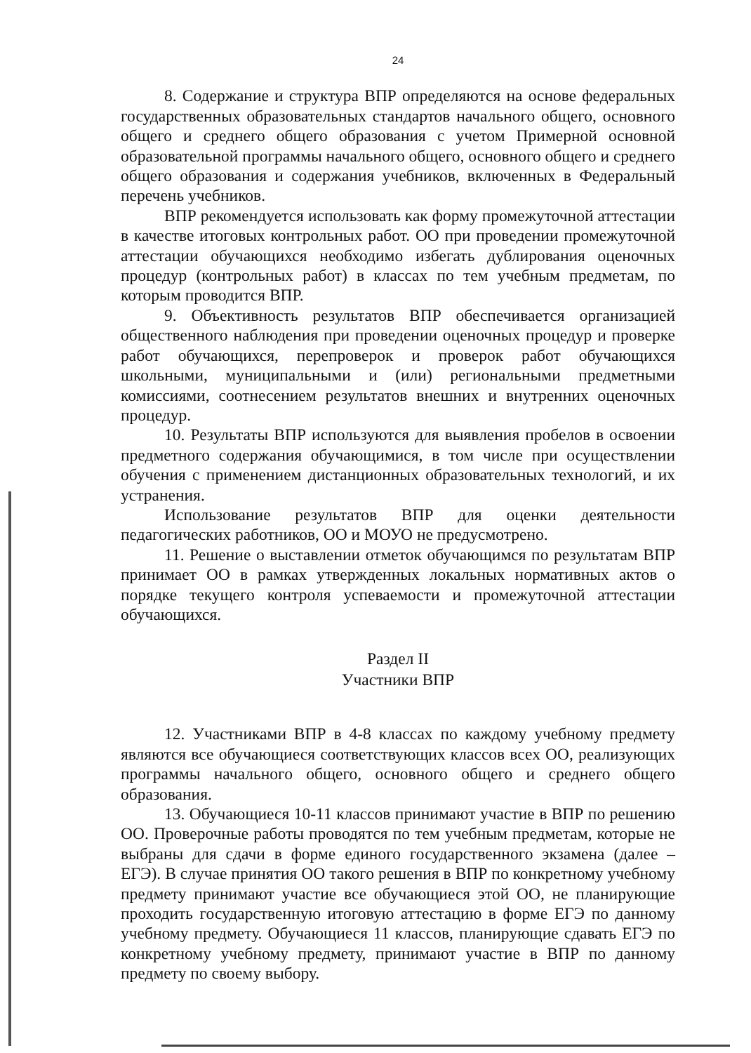24
8. Содержание и структура ВПР определяются на основе федеральных государственных образовательных стандартов начального общего, основного общего и среднего общего образования с учетом Примерной основной образовательной программы начального общего, основного общего и среднего общего образования и содержания учебников, включенных в Федеральный перечень учебников.
ВПР рекомендуется использовать как форму промежуточной аттестации в качестве итоговых контрольных работ. ОО при проведении промежуточной аттестации обучающихся необходимо избегать дублирования оценочных процедур (контрольных работ) в классах по тем учебным предметам, по которым проводится ВПР.
9. Объективность результатов ВПР обеспечивается организацией общественного наблюдения при проведении оценочных процедур и проверке работ обучающихся, перепроверок и проверок работ обучающихся школьными, муниципальными и (или) региональными предметными комиссиями, соотнесением результатов внешних и внутренних оценочных процедур.
10. Результаты ВПР используются для выявления пробелов в освоении предметного содержания обучающимися, в том числе при осуществлении обучения с применением дистанционных образовательных технологий, и их устранения.
Использование результатов ВПР для оценки деятельности педагогических работников, ОО и МОУО не предусмотрено.
11. Решение о выставлении отметок обучающимся по результатам ВПР принимает ОО в рамках утвержденных локальных нормативных актов о порядке текущего контроля успеваемости и промежуточной аттестации обучающихся.
Раздел II
Участники ВПР
12. Участниками ВПР в 4-8 классах по каждому учебному предмету являются все обучающиеся соответствующих классов всех ОО, реализующих программы начального общего, основного общего и среднего общего образования.
13. Обучающиеся 10-11 классов принимают участие в ВПР по решению ОО. Проверочные работы проводятся по тем учебным предметам, которые не выбраны для сдачи в форме единого государственного экзамена (далее – ЕГЭ). В случае принятия ОО такого решения в ВПР по конкретному учебному предмету принимают участие все обучающиеся этой ОО, не планирующие проходить государственную итоговую аттестацию в форме ЕГЭ по данному учебному предмету. Обучающиеся 11 классов, планирующие сдавать ЕГЭ по конкретному учебному предмету, принимают участие в ВПР по данному предмету по своему выбору.